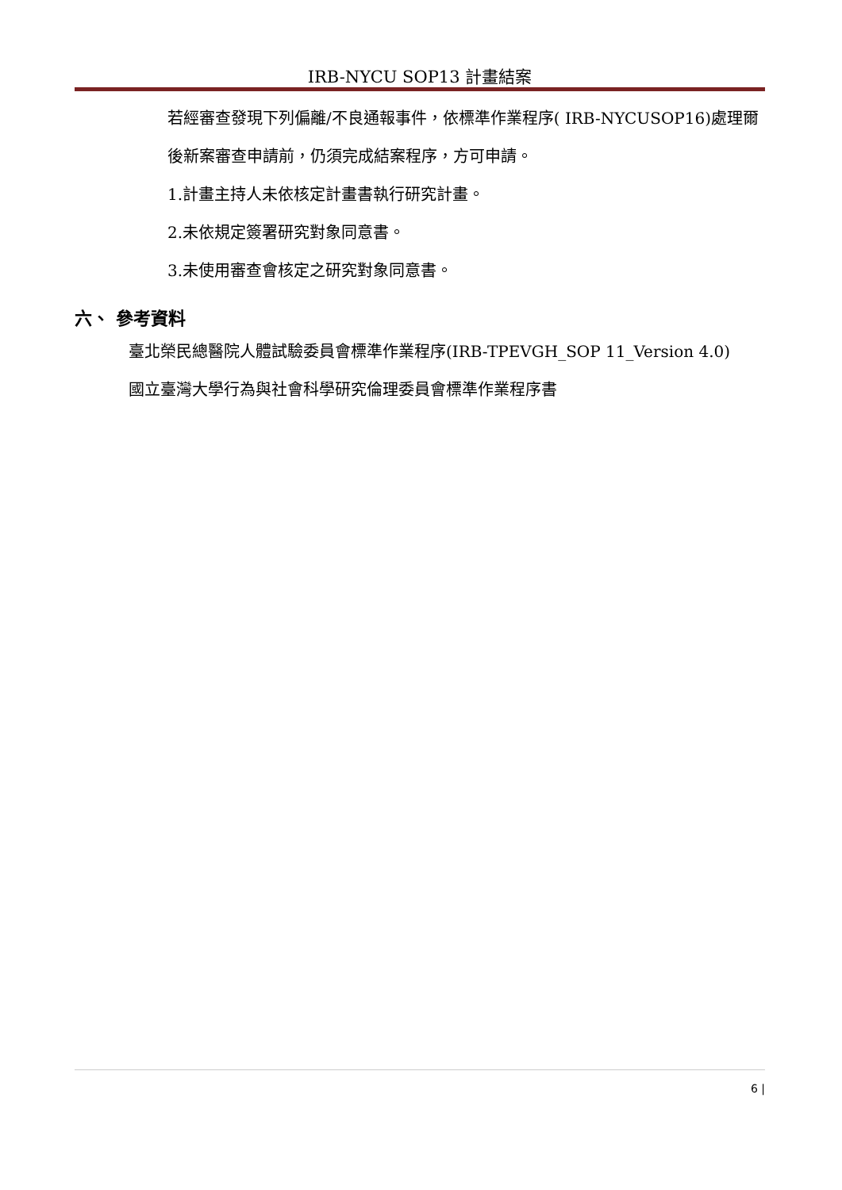IRB-NYCU SOP13 計畫結案
若經審查發現下列偏離/不良通報事件，依標準作業程序( IRB-NYCUSOP16)處理爾後新案審查申請前，仍須完成結案程序，方可申請。
1.計畫主持人未依核定計畫書執行研究計畫。
2.未依規定簽署研究對象同意書。
3.未使用審查會核定之研究對象同意書。
六、 參考資料
臺北榮民總醫院人體試驗委員會標準作業程序(IRB-TPEVGH_SOP 11_Version 4.0)
國立臺灣大學行為與社會科學研究倫理委員會標準作業程序書
6 |